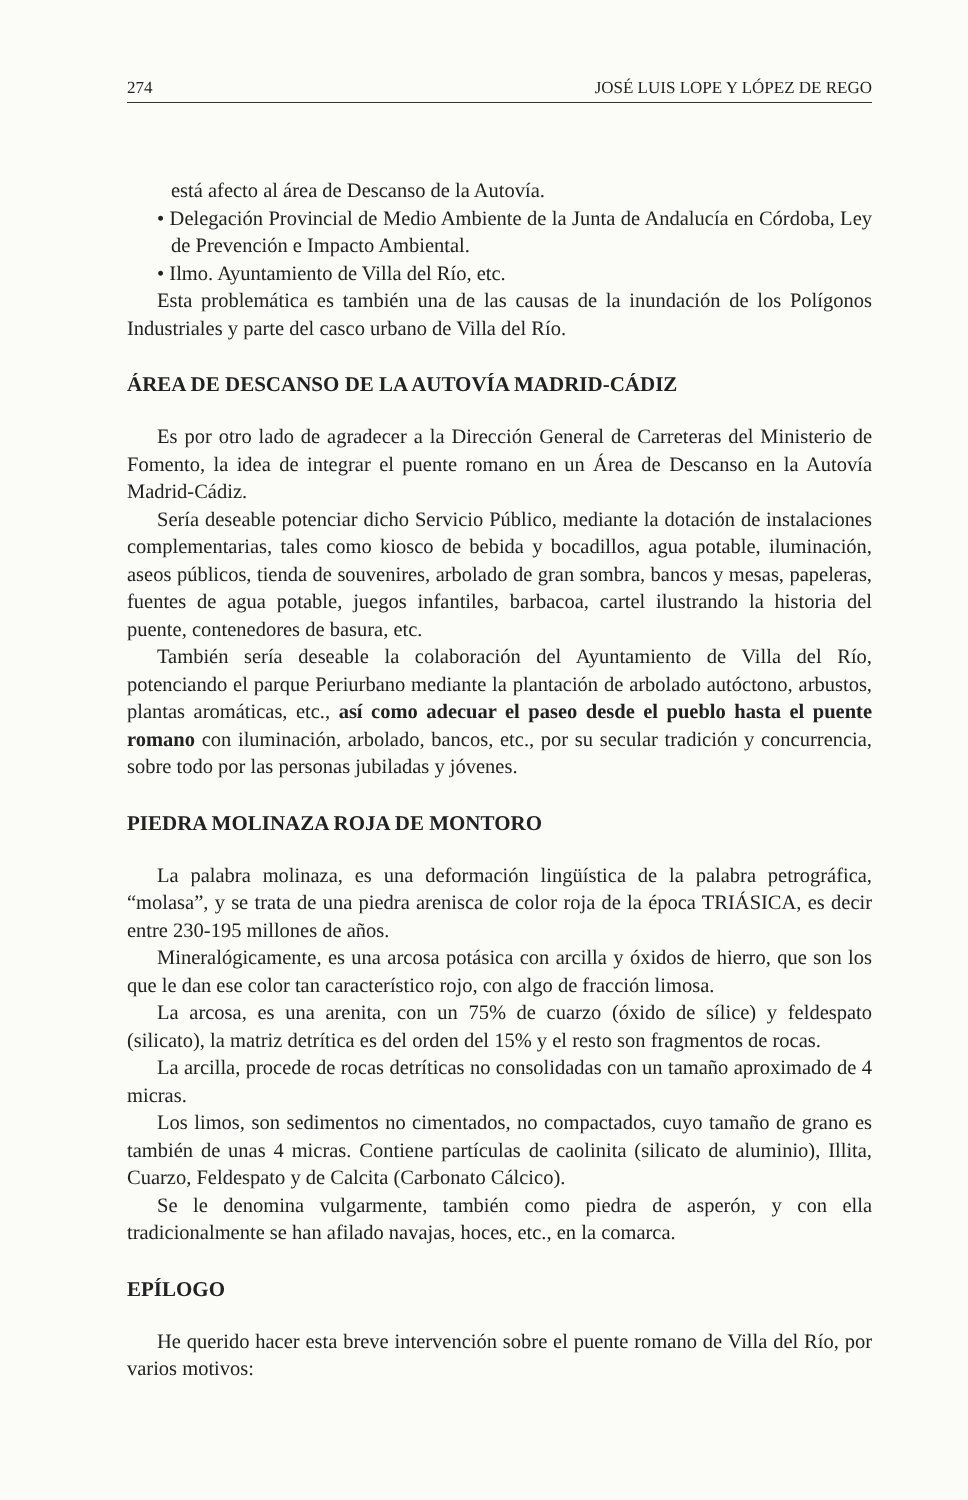274 JOSÉ LUIS LOPE Y LÓPEZ DE REGO
está afecto al área de Descanso de la Autovía.
• Delegación Provincial de Medio Ambiente de la Junta de Andalucía en Córdoba, Ley de Prevención e Impacto Ambiental.
• Ilmo. Ayuntamiento de Villa del Río, etc.
Esta problemática es también una de las causas de la inundación de los Polígonos Industriales y parte del casco urbano de Villa del Río.
ÁREA DE DESCANSO DE LA AUTOVÍA MADRID-CÁDIZ
Es por otro lado de agradecer a la Dirección General de Carreteras del Ministerio de Fomento, la idea de integrar el puente romano en un Área de Descanso en la Autovía Madrid-Cádiz.
Sería deseable potenciar dicho Servicio Público, mediante la dotación de instalaciones complementarias, tales como kiosco de bebida y bocadillos, agua potable, iluminación, aseos públicos, tienda de souvenires, arbolado de gran sombra, bancos y mesas, papeleras, fuentes de agua potable, juegos infantiles, barbacoa, cartel ilustrando la historia del puente, contenedores de basura, etc.
También sería deseable la colaboración del Ayuntamiento de Villa del Río, potenciando el parque Periurbano mediante la plantación de arbolado autóctono, arbustos, plantas aromáticas, etc., así como adecuar el paseo desde el pueblo hasta el puente romano con iluminación, arbolado, bancos, etc., por su secular tradición y concurrencia, sobre todo por las personas jubiladas y jóvenes.
PIEDRA MOLINAZA ROJA DE MONTORO
La palabra molinaza, es una deformación lingüística de la palabra petrográfica, “molasa”, y se trata de una piedra arenisca de color roja de la época TRIÁSICA, es decir entre 230-195 millones de años.
Mineralógicamente, es una arcosa potásica con arcilla y óxidos de hierro, que son los que le dan ese color tan característico rojo, con algo de fracción limosa.
La arcosa, es una arenita, con un 75% de cuarzo (óxido de sílice) y feldespato (silicato), la matriz detrítica es del orden del 15% y el resto son fragmentos de rocas.
La arcilla, procede de rocas detríticas no consolidadas con un tamaño aproximado de 4 micras.
Los limos, son sedimentos no cimentados, no compactados, cuyo tamaño de grano es también de unas 4 micras. Contiene partículas de caolinita (silicato de aluminio), Illita, Cuarzo, Feldespato y de Calcita (Carbonato Cálcico).
Se le denomina vulgarmente, también como piedra de asperón, y con ella tradicionalmente se han afilado navajas, hoces, etc., en la comarca.
EPÍLOGO
He querido hacer esta breve intervención sobre el puente romano de Villa del Río, por varios motivos: